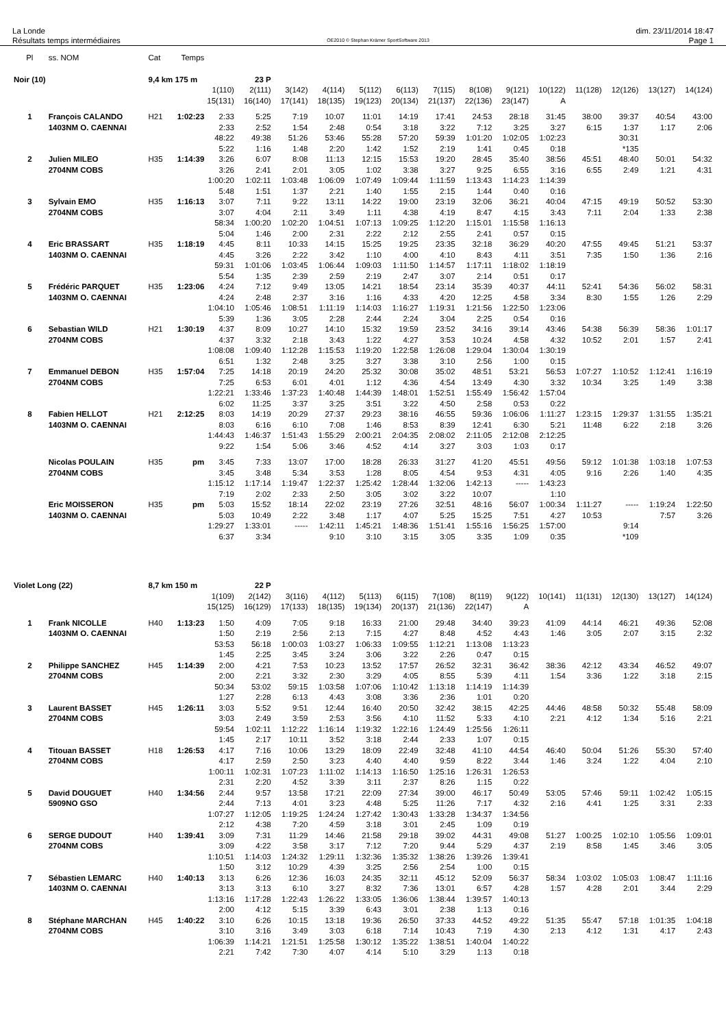La Londe
Résultats temps intermédiaires
OE2010 © Stephan Krämer SportSoftware 2013
dim. 23/11/2014 18:47
Page 1
| Pl | ss. NOM | Cat | Temps | | | | | | | | | | | | | | |
| --- | --- | --- | --- | --- | --- | --- | --- | --- | --- | --- | --- | --- | --- | --- | --- | --- | --- |
| Noir (10) | | 9,4 km 175 m | | | 23 P | | | | | | | | | | | | |
| | | | | 1(110) | 2(111) | 3(142) | 4(114) | 5(112) | 6(113) | 7(115) | 8(108) | 9(121) | 10(122) | 11(128) | 12(126) | 13(127) | 14(124) |
| | | | | 15(131) | 16(140) | 17(141) | 18(135) | 19(123) | 20(134) | 21(137) | 22(136) | 23(147) | A | | | | |
| 1 | François CALANDO | H21 | 1:02:23 | 2:33 | 5:25 | 7:19 | 10:07 | 11:01 | 14:19 | 17:41 | 24:53 | 28:18 | 31:45 | 38:00 | 39:37 | 40:54 | 43:00 |
| | 1403NM O. CAENNAI | | | 2:33 | 2:52 | 1:54 | 2:48 | 0:54 | 3:18 | 3:22 | 7:12 | 3:25 | 3:27 | 6:15 | 1:37 | 1:17 | 2:06 |
| | | | | 48:22 | 49:38 | 51:26 | 53:46 | 55:28 | 57:20 | 59:39 | 1:01:20 | 1:02:05 | 1:02:23 | | 30:31 | | |
| | | | | 5:22 | 1:16 | 1:48 | 2:20 | 1:42 | 1:52 | 2:19 | 1:41 | 0:45 | 0:18 | | *135 | | |
| 2 | Julien MILEO | H35 | 1:14:39 | 3:26 | 6:07 | 8:08 | 11:13 | 12:15 | 15:53 | 19:20 | 28:45 | 35:40 | 38:56 | 45:51 | 48:40 | 50:01 | 54:32 |
| | 2704NM COBS | | | 3:26 | 2:41 | 2:01 | 3:05 | 1:02 | 3:38 | 3:27 | 9:25 | 6:55 | 3:16 | 6:55 | 2:49 | 1:21 | 4:31 |
| | | | | 1:00:20 | 1:02:11 | 1:03:48 | 1:06:09 | 1:07:49 | 1:09:44 | 1:11:59 | 1:13:43 | 1:14:23 | 1:14:39 | | | | |
| | | | | 5:48 | 1:51 | 1:37 | 2:21 | 1:40 | 1:55 | 2:15 | 1:44 | 0:40 | 0:16 | | | | |
| 3 | Sylvain EMO | H35 | 1:16:13 | 3:07 | 7:11 | 9:22 | 13:11 | 14:22 | 19:00 | 23:19 | 32:06 | 36:21 | 40:04 | 47:15 | 49:19 | 50:52 | 53:30 |
| | 2704NM COBS | | | 3:07 | 4:04 | 2:11 | 3:49 | 1:11 | 4:38 | 4:19 | 8:47 | 4:15 | 3:43 | 7:11 | 2:04 | 1:33 | 2:38 |
| | | | | 58:34 | 1:00:20 | 1:02:20 | 1:04:51 | 1:07:13 | 1:09:25 | 1:12:20 | 1:15:01 | 1:15:58 | 1:16:13 | | | | |
| | | | | 5:04 | 1:46 | 2:00 | 2:31 | 2:22 | 2:12 | 2:55 | 2:41 | 0:57 | 0:15 | | | | |
| 4 | Eric BRASSART | H35 | 1:18:19 | 4:45 | 8:11 | 10:33 | 14:15 | 15:25 | 19:25 | 23:35 | 32:18 | 36:29 | 40:20 | 47:55 | 49:45 | 51:21 | 53:37 |
| | 1403NM O. CAENNAI | | | 4:45 | 3:26 | 2:22 | 3:42 | 1:10 | 4:00 | 4:10 | 8:43 | 4:11 | 3:51 | 7:35 | 1:50 | 1:36 | 2:16 |
| | | | | 59:31 | 1:01:06 | 1:03:45 | 1:06:44 | 1:09:03 | 1:11:50 | 1:14:57 | 1:17:11 | 1:18:02 | 1:18:19 | | | | |
| | | | | 5:54 | 1:35 | 2:39 | 2:59 | 2:19 | 2:47 | 3:07 | 2:14 | 0:51 | 0:17 | | | | |
| 5 | Frédéric PARQUET | H35 | 1:23:06 | 4:24 | 7:12 | 9:49 | 13:05 | 14:21 | 18:54 | 23:14 | 35:39 | 40:37 | 44:11 | 52:41 | 54:36 | 56:02 | 58:31 |
| | 1403NM O. CAENNAI | | | 4:24 | 2:48 | 2:37 | 3:16 | 1:16 | 4:33 | 4:20 | 12:25 | 4:58 | 3:34 | 8:30 | 1:55 | 1:26 | 2:29 |
| | | | | 1:04:10 | 1:05:46 | 1:08:51 | 1:11:19 | 1:14:03 | 1:16:27 | 1:19:31 | 1:21:56 | 1:22:50 | 1:23:06 | | | | |
| | | | | 5:39 | 1:36 | 3:05 | 2:28 | 2:44 | 2:24 | 3:04 | 2:25 | 0:54 | 0:16 | | | | |
| 6 | Sebastian WILD | H21 | 1:30:19 | 4:37 | 8:09 | 10:27 | 14:10 | 15:32 | 19:59 | 23:52 | 34:16 | 39:14 | 43:46 | 54:38 | 56:39 | 58:36 | 1:01:17 |
| | 2704NM COBS | | | 4:37 | 3:32 | 2:18 | 3:43 | 1:22 | 4:27 | 3:53 | 10:24 | 4:58 | 4:32 | 10:52 | 2:01 | 1:57 | 2:41 |
| | | | | 1:08:08 | 1:09:40 | 1:12:28 | 1:15:53 | 1:19:20 | 1:22:58 | 1:26:08 | 1:29:04 | 1:30:04 | 1:30:19 | | | | |
| | | | | 6:51 | 1:32 | 2:48 | 3:25 | 3:27 | 3:38 | 3:10 | 2:56 | 1:00 | 0:15 | | | | |
| 7 | Emmanuel DEBON | H35 | 1:57:04 | 7:25 | 14:18 | 20:19 | 24:20 | 25:32 | 30:08 | 35:02 | 48:51 | 53:21 | 56:53 | 1:07:27 | 1:10:52 | 1:12:41 | 1:16:19 |
| | 2704NM COBS | | | 7:25 | 6:53 | 6:01 | 4:01 | 1:12 | 4:36 | 4:54 | 13:49 | 4:30 | 3:32 | 10:34 | 3:25 | 1:49 | 3:38 |
| | | | | 1:22:21 | 1:33:46 | 1:37:23 | 1:40:48 | 1:44:39 | 1:48:01 | 1:52:51 | 1:55:49 | 1:56:42 | 1:57:04 | | | | |
| | | | | 6:02 | 11:25 | 3:37 | 3:25 | 3:51 | 3:22 | 4:50 | 2:58 | 0:53 | 0:22 | | | | |
| 8 | Fabien HELLOT | H21 | 2:12:25 | 8:03 | 14:19 | 20:29 | 27:37 | 29:23 | 38:16 | 46:55 | 59:36 | 1:06:06 | 1:11:27 | 1:23:15 | 1:29:37 | 1:31:55 | 1:35:21 |
| | 1403NM O. CAENNAI | | | 8:03 | 6:16 | 6:10 | 7:08 | 1:46 | 8:53 | 8:39 | 12:41 | 6:30 | 5:21 | 11:48 | 6:22 | 2:18 | 3:26 |
| | | | | 1:44:43 | 1:46:37 | 1:51:43 | 1:55:29 | 2:00:21 | 2:04:35 | 2:08:02 | 2:11:05 | 2:12:08 | 2:12:25 | | | | |
| | | | | 9:22 | 1:54 | 5:06 | 3:46 | 4:52 | 4:14 | 3:27 | 3:03 | 1:03 | 0:17 | | | | |
| | Nicolas POULAIN | H35 | pm | 3:45 | 7:33 | 13:07 | 17:00 | 18:28 | 26:33 | 31:27 | 41:20 | 45:51 | 49:56 | 59:12 | 1:01:38 | 1:03:18 | 1:07:53 |
| | 2704NM COBS | | | 3:45 | 3:48 | 5:34 | 3:53 | 1:28 | 8:05 | 4:54 | 9:53 | 4:31 | 4:05 | 9:16 | 2:26 | 1:40 | 4:35 |
| | | | | 1:15:12 | 1:17:14 | 1:19:47 | 1:22:37 | 1:25:42 | 1:28:44 | 1:32:06 | 1:42:13 | ----- | 1:43:23 | | | | |
| | | | | 7:19 | 2:02 | 2:33 | 2:50 | 3:05 | 3:02 | 3:22 | 10:07 | | 1:10 | | | | |
| | Eric MOISSERON | H35 | pm | 5:03 | 15:52 | 18:14 | 22:02 | 23:19 | 27:26 | 32:51 | 48:16 | 56:07 | 1:00:34 | 1:11:27 | ----- | 1:19:24 | 1:22:50 |
| | 1403NM O. CAENNAI | | | 5:03 | 10:49 | 2:22 | 3:48 | 1:17 | 4:07 | 5:25 | 15:25 | 7:51 | 4:27 | 10:53 | | 7:57 | 3:26 |
| | | | | 1:29:27 | 1:33:01 | ----- | 1:42:11 | 1:45:21 | 1:48:36 | 1:51:41 | 1:55:16 | 1:56:25 | 1:57:00 | | 9:14 | | |
| | | | | 6:37 | 3:34 | | 9:10 | 3:10 | 3:15 | 3:05 | 3:35 | 1:09 | 0:35 | | *109 | | |
| Violet Long (22) | | 8,7 km 150 m | | | 22 P | | | | | | | | | | | | |
| | | | | 1(109) | 2(142) | 3(116) | 4(112) | 5(113) | 6(115) | 7(108) | 8(119) | 9(122) | 10(141) | 11(131) | 12(130) | 13(127) | 14(124) |
| | | | | 15(125) | 16(129) | 17(133) | 18(135) | 19(134) | 20(137) | 21(136) | 22(147) | A | | | | | |
| 1 | Frank NICOLLE | H40 | 1:13:23 | 1:50 | 4:09 | 7:05 | 9:18 | 16:33 | 21:00 | 29:48 | 34:40 | 39:23 | 41:09 | 44:14 | 46:21 | 49:36 | 52:08 |
| | 1403NM O. CAENNAI | | | 1:50 | 2:19 | 2:56 | 2:13 | 7:15 | 4:27 | 8:48 | 4:52 | 4:43 | 1:46 | 3:05 | 2:07 | 3:15 | 2:32 |
| | | | | 53:53 | 56:18 | 1:00:03 | 1:03:27 | 1:06:33 | 1:09:55 | 1:12:21 | 1:13:08 | 1:13:23 | | | | | |
| | | | | 1:45 | 2:25 | 3:45 | 3:24 | 3:06 | 3:22 | 2:26 | 0:47 | 0:15 | | | | | |
| 2 | Philippe SANCHEZ | H45 | 1:14:39 | 2:00 | 4:21 | 7:53 | 10:23 | 13:52 | 17:57 | 26:52 | 32:31 | 36:42 | 38:36 | 42:12 | 43:34 | 46:52 | 49:07 |
| | 2704NM COBS | | | 2:00 | 2:21 | 3:32 | 2:30 | 3:29 | 4:05 | 8:55 | 5:39 | 4:11 | 1:54 | 3:36 | 1:22 | 3:18 | 2:15 |
| | | | | 50:34 | 53:02 | 59:15 | 1:03:58 | 1:07:06 | 1:10:42 | 1:13:18 | 1:14:19 | 1:14:39 | | | | | |
| | | | | 1:27 | 2:28 | 6:13 | 4:43 | 3:08 | 3:36 | 2:36 | 1:01 | 0:20 | | | | | |
| 3 | Laurent BASSET | H45 | 1:26:11 | 3:03 | 5:52 | 9:51 | 12:44 | 16:40 | 20:50 | 32:42 | 38:15 | 42:25 | 44:46 | 48:58 | 50:32 | 55:48 | 58:09 |
| | 2704NM COBS | | | 3:03 | 2:49 | 3:59 | 2:53 | 3:56 | 4:10 | 11:52 | 5:33 | 4:10 | 2:21 | 4:12 | 1:34 | 5:16 | 2:21 |
| | | | | 59:54 | 1:02:11 | 1:12:22 | 1:16:14 | 1:19:32 | 1:22:16 | 1:24:49 | 1:25:56 | 1:26:11 | | | | | |
| | | | | 1:45 | 2:17 | 10:11 | 3:52 | 3:18 | 2:44 | 2:33 | 1:07 | 0:15 | | | | | |
| 4 | Titouan BASSET | H18 | 1:26:53 | 4:17 | 7:16 | 10:06 | 13:29 | 18:09 | 22:49 | 32:48 | 41:10 | 44:54 | 46:40 | 50:04 | 51:26 | 55:30 | 57:40 |
| | 2704NM COBS | | | 4:17 | 2:59 | 2:50 | 3:23 | 4:40 | 4:40 | 9:59 | 8:22 | 3:44 | 1:46 | 3:24 | 1:22 | 4:04 | 2:10 |
| | | | | 1:00:11 | 1:02:31 | 1:07:23 | 1:11:02 | 1:14:13 | 1:16:50 | 1:25:16 | 1:26:31 | 1:26:53 | | | | | |
| | | | | 2:31 | 2:20 | 4:52 | 3:39 | 3:11 | 2:37 | 8:26 | 1:15 | 0:22 | | | | | |
| 5 | David DOUGUET | H40 | 1:34:56 | 2:44 | 9:57 | 13:58 | 17:21 | 22:09 | 27:34 | 39:00 | 46:17 | 50:49 | 53:05 | 57:46 | 59:11 | 1:02:42 | 1:05:15 |
| | 5909NO GSO | | | 2:44 | 7:13 | 4:01 | 3:23 | 4:48 | 5:25 | 11:26 | 7:17 | 4:32 | 2:16 | 4:41 | 1:25 | 3:31 | 2:33 |
| | | | | 1:07:27 | 1:12:05 | 1:19:25 | 1:24:24 | 1:27:42 | 1:30:43 | 1:33:28 | 1:34:37 | 1:34:56 | | | | | |
| | | | | 2:12 | 4:38 | 7:20 | 4:59 | 3:18 | 3:01 | 2:45 | 1:09 | 0:19 | | | | | |
| 6 | SERGE DUDOUT | H40 | 1:39:41 | 3:09 | 7:31 | 11:29 | 14:46 | 21:58 | 29:18 | 39:02 | 44:31 | 49:08 | 51:27 | 1:00:25 | 1:02:10 | 1:05:56 | 1:09:01 |
| | 2704NM COBS | | | 3:09 | 4:22 | 3:58 | 3:17 | 7:12 | 7:20 | 9:44 | 5:29 | 4:37 | 2:19 | 8:58 | 1:45 | 3:46 | 3:05 |
| | | | | 1:10:51 | 1:14:03 | 1:24:32 | 1:29:11 | 1:32:36 | 1:35:32 | 1:38:26 | 1:39:26 | 1:39:41 | | | | | |
| | | | | 1:50 | 3:12 | 10:29 | 4:39 | 3:25 | 2:56 | 2:54 | 1:00 | 0:15 | | | | | |
| 7 | Sébastien LEMARC | H40 | 1:40:13 | 3:13 | 6:26 | 12:36 | 16:03 | 24:35 | 32:11 | 45:12 | 52:09 | 56:37 | 58:34 | 1:03:02 | 1:05:03 | 1:08:47 | 1:11:16 |
| | 1403NM O. CAENNAI | | | 3:13 | 3:13 | 6:10 | 3:27 | 8:32 | 7:36 | 13:01 | 6:57 | 4:28 | 1:57 | 4:28 | 2:01 | 3:44 | 2:29 |
| | | | | 1:13:16 | 1:17:28 | 1:22:43 | 1:26:22 | 1:33:05 | 1:36:06 | 1:38:44 | 1:39:57 | 1:40:13 | | | | | |
| | | | | 2:00 | 4:12 | 5:15 | 3:39 | 6:43 | 3:01 | 2:38 | 1:13 | 0:16 | | | | | |
| 8 | Stéphane MARCHAN | H45 | 1:40:22 | 3:10 | 6:26 | 10:15 | 13:18 | 19:36 | 26:50 | 37:33 | 44:52 | 49:22 | 51:35 | 55:47 | 57:18 | 1:01:35 | 1:04:18 |
| | 2704NM COBS | | | 3:10 | 3:16 | 3:49 | 3:03 | 6:18 | 7:14 | 10:43 | 7:19 | 4:30 | 2:13 | 4:12 | 1:31 | 4:17 | 2:43 |
| | | | | 1:06:39 | 1:14:21 | 1:21:51 | 1:25:58 | 1:30:12 | 1:35:22 | 1:38:51 | 1:40:04 | 1:40:22 | | | | | |
| | | | | 2:21 | 7:42 | 7:30 | 4:07 | 4:14 | 5:10 | 3:29 | 1:13 | 0:18 | | | | | |